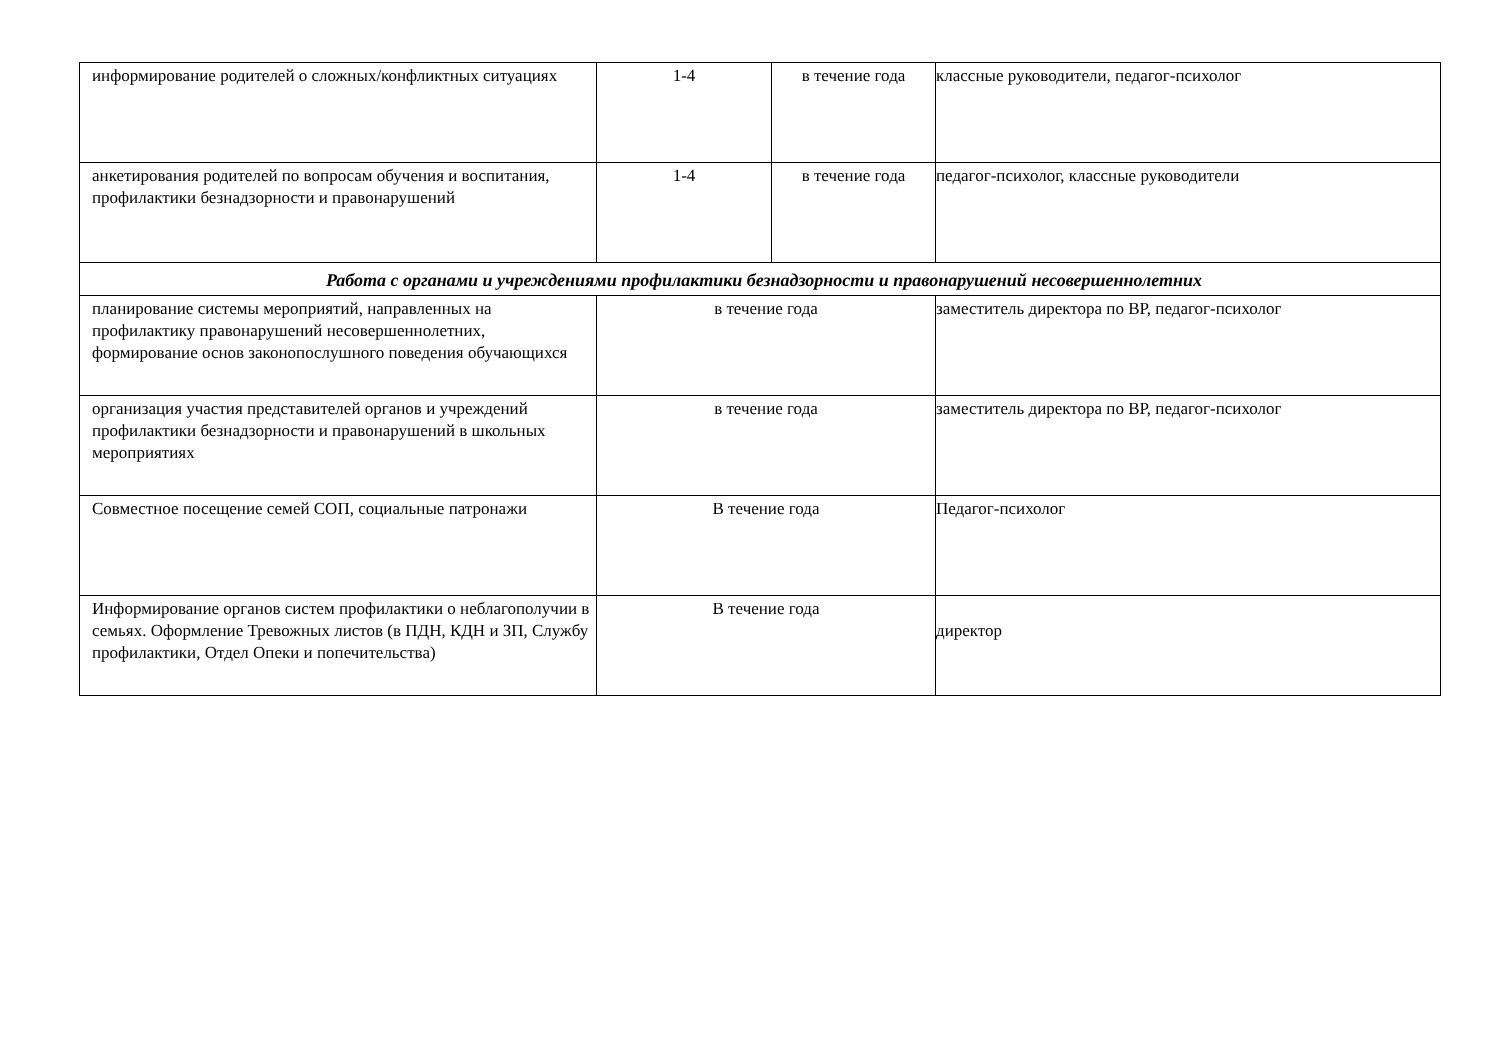| информирование родителей о сложных/конфликтных ситуациях | 1-4 | в течение года | классные руководители, педагог-психолог |
| анкетирования родителей по вопросам обучения и воспитания, профилактики безнадзорности и правонарушений | 1-4 | в течение года | педагог-психолог, классные руководители |
| Работа с органами и учреждениями профилактики безнадзорности и правонарушений несовершеннолетних | | | |
| планирование системы мероприятий, направленных на профилактику правонарушений несовершеннолетних, формирование основ законопослушного поведения обучающихся | в течение года | | заместитель директора по ВР, педагог-психолог |
| организация участия представителей органов и учреждений профилактики безнадзорности и правонарушений в школьных мероприятиях | в течение года | | заместитель директора по ВР, педагог-психолог |
| Совместное посещение семей СОП, социальные патронажи | В течение года | | Педагог-психолог |
| Информирование органов систем профилактики о неблагополучии в семьях. Оформление Тревожных листов (в ПДН, КДН и ЗП, Службу профилактики, Отдел Опеки и попечительства) | В течение года | | директор |